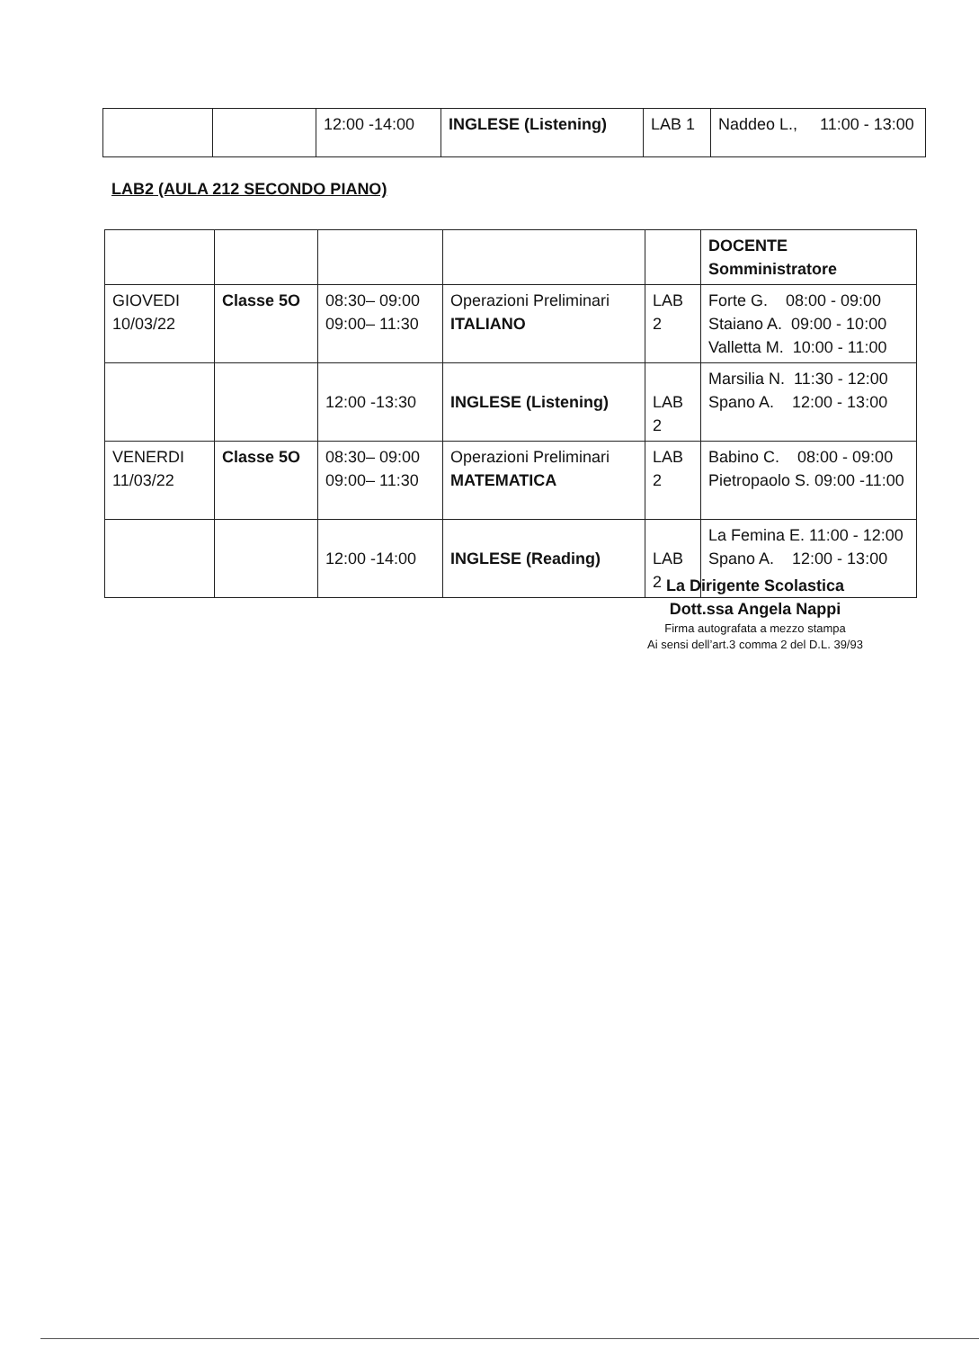| | | 12:00 -14:00 | INGLESE (Listening) | LAB 1 | Naddeo L., 11:00 - 13:00 |
LAB2 (AULA 212 SECONDO PIANO)
| | | | | | DOCENTE Somministratore |
| GIOVEDI 10/03/22 | Classe 5O | 08:30– 09:00 09:00– 11:30 | Operazioni Preliminari ITALIANO | LAB 2 | Forte G. 08:00 - 09:00 Staiano A. 09:00 - 10:00 Valletta M. 10:00 - 11:00 |
| | | 12:00 -13:30 | INGLESE (Listening) | LAB 2 | Marsilia N. 11:30 - 12:00 Spano A. 12:00 - 13:00 |
| VENERDI 11/03/22 | Classe 5O | 08:30– 09:00 09:00– 11:30 | Operazioni Preliminari MATEMATICA | LAB 2 | Babino C. 08:00 - 09:00 Pietropaolo S. 09:00 -11:00 |
| | | 12:00 -14:00 | INGLESE (Reading) | LAB 2 | La Femina E. 11:00 - 12:00 Spano A. 12:00 - 13:00 |
La Dirigente Scolastica
Dott.ssa Angela Nappi
Firma autografata a mezzo stampa
Ai sensi dell’art.3 comma 2 del D.L. 39/93